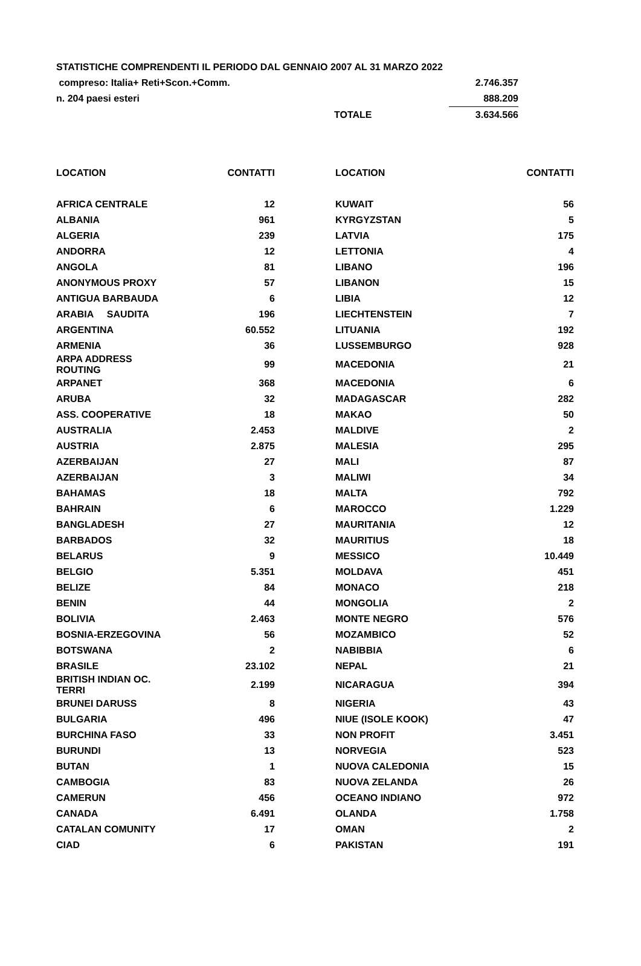| STATISTICHE COMPRENDENTI IL PERIODO DAL GENNAIO 2007 AL 31 MARZO 2022 | | |
| compreso: Italia+ Reti+Scon.+Comm. | | 2.746.357 |
| n. 204 paesi esteri | | 888.209 |
| | TOTALE | 3.634.566 |
| LOCATION | CONTATTI | | LOCATION | CONTATTI |
| --- | --- | --- | --- | --- |
| AFRICA CENTRALE | 12 | | KUWAIT | 56 |
| ALBANIA | 961 | | KYRGYZSTAN | 5 |
| ALGERIA | 239 | | LATVIA | 175 |
| ANDORRA | 12 | | LETTONIA | 4 |
| ANGOLA | 81 | | LIBANO | 196 |
| ANONYMOUS PROXY | 57 | | LIBANON | 15 |
| ANTIGUA BARBAUDA | 6 | | LIBIA | 12 |
| ARABIA SAUDITA | 196 | | LIECHTENSTEIN | 7 |
| ARGENTINA | 60.552 | | LITUANIA | 192 |
| ARMENIA | 36 | | LUSSEMBURGO | 928 |
| ARPA ADDRESS ROUTING | 99 | | MACEDONIA | 21 |
| ARPANET | 368 | | MACEDONIA | 6 |
| ARUBA | 32 | | MADAGASCAR | 282 |
| ASS. COOPERATIVE | 18 | | MAKAO | 50 |
| AUSTRALIA | 2.453 | | MALDIVE | 2 |
| AUSTRIA | 2.875 | | MALESIA | 295 |
| AZERBAIJAN | 27 | | MALI | 87 |
| AZERBAIJAN | 3 | | MALIWI | 34 |
| BAHAMAS | 18 | | MALTA | 792 |
| BAHRAIN | 6 | | MAROCCO | 1.229 |
| BANGLADESH | 27 | | MAURITANIA | 12 |
| BARBADOS | 32 | | MAURITIUS | 18 |
| BELARUS | 9 | | MESSICO | 10.449 |
| BELGIO | 5.351 | | MOLDAVA | 451 |
| BELIZE | 84 | | MONACO | 218 |
| BENIN | 44 | | MONGOLIA | 2 |
| BOLIVIA | 2.463 | | MONTE NEGRO | 576 |
| BOSNIA-ERZEGOVINA | 56 | | MOZAMBICO | 52 |
| BOTSWANA | 2 | | NABIBBIA | 6 |
| BRASILE | 23.102 | | NEPAL | 21 |
| BRITISH INDIAN OC. TERRI | 2.199 | | NICARAGUA | 394 |
| BRUNEI DARUSS | 8 | | NIGERIA | 43 |
| BULGARIA | 496 | | NIUE (ISOLE KOOK) | 47 |
| BURCHINA FASO | 33 | | NON PROFIT | 3.451 |
| BURUNDI | 13 | | NORVEGIA | 523 |
| BUTAN | 1 | | NUOVA CALEDONIA | 15 |
| CAMBOGIA | 83 | | NUOVA ZELANDA | 26 |
| CAMERUN | 456 | | OCEANO INDIANO | 972 |
| CANADA | 6.491 | | OLANDA | 1.758 |
| CATALAN COMUNITY | 17 | | OMAN | 2 |
| CIAD | 6 | | PAKISTAN | 191 |